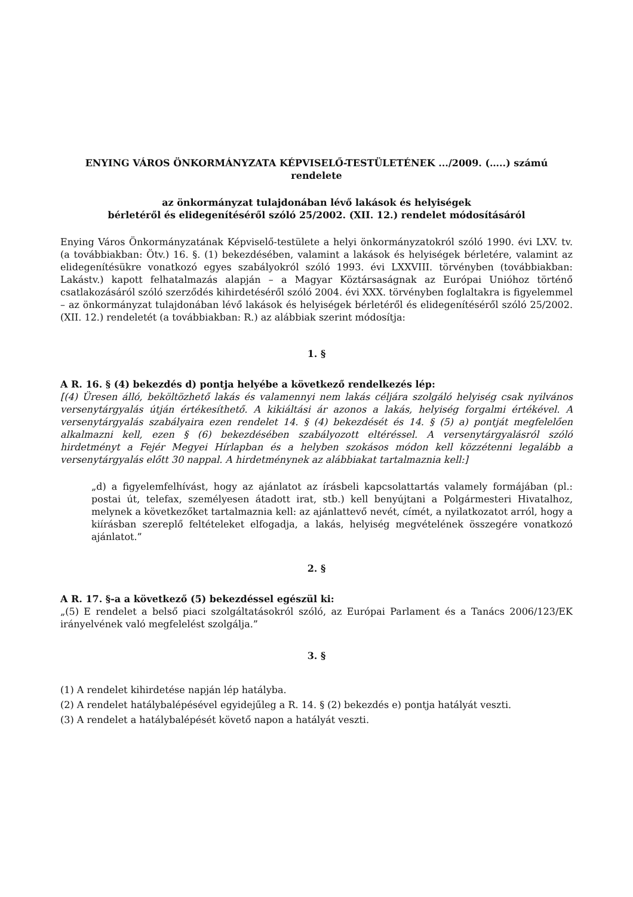ENYING VÁROS ÖNKORMÁNYZATA KÉPVISELŐ-TESTÜLETÉNEK .../2009. (…..) számú rendelete
az önkormányzat tulajdonában lévő lakások és helyiségek
bérletéről és elidegenítéséről szóló 25/2002. (XII. 12.) rendelet módosításáról
Enying Város Önkormányzatának Képviselő-testülete a helyi önkormányzatokról szóló 1990. évi LXV. tv. (a továbbiakban: Ötv.) 16. §. (1) bekezdésében, valamint a lakások és helyiségek bérletére, valamint az elidegenítésükre vonatkozó egyes szabályokról szóló 1993. évi LXXVIII. törvényben (továbbiakban: Lakástv.) kapott felhatalmazás alapján – a Magyar Köztársaságnak az Európai Unióhoz történő csatlakozásáról szóló szerződés kihirdetéséről szóló 2004. évi XXX. törvényben foglaltakra is figyelemmel – az önkormányzat tulajdonában lévő lakások és helyiségek bérletéről és elidegenítéséről szóló 25/2002. (XII. 12.) rendeletét (a továbbiakban: R.) az alábbiak szerint módosítja:
1. §
A R. 16. § (4) bekezdés d) pontja helyébe a következő rendelkezés lép:
[(4) Üresen álló, beköltözhető lakás és valamennyi nem lakás céljára szolgáló helyiség csak nyilvános versenytárgyalás útján értékesíthető. A kikiáltási ár azonos a lakás, helyiség forgalmi értékével. A versenytárgyalás szabályaira ezen rendelet 14. § (4) bekezdését és 14. § (5) a) pontját megfelelően alkalmazni kell, ezen § (6) bekezdésében szabályozott eltéréssel. A versenytárgyalásról szóló hirdetményt a Fejér Megyei Hírlapban és a helyben szokásos módon kell közzétenni legalább a versenytárgyalás előtt 30 nappal. A hirdetménynek az alábbiakat tartalmaznia kell:]
„d) a figyelemfelhívást, hogy az ajánlatot az írásbeli kapcsolattartás valamely formájában (pl.: postai út, telefax, személyesen átadott irat, stb.) kell benyújtani a Polgármesteri Hivatalhoz, melynek a következőket tartalmaznia kell: az ajánlattevő nevét, címét, a nyilatkozatot arról, hogy a kiírásban szereplő feltételeket elfogadja, a lakás, helyiség megvételének összegére vonatkozó ajánlatot.”
2. §
A R. 17. §-a a következő (5) bekezdéssel egészül ki:
„(5) E rendelet a belső piaci szolgáltatásokról szóló, az Európai Parlament és a Tanács 2006/123/EK irányelvének való megfelelést szolgálja.”
3. §
(1) A rendelet kihirdetése napján lép hatályba.
(2) A rendelet hatálybalépésével egyidejűleg a R. 14. § (2) bekezdés e) pontja hatályát veszti.
(3) A rendelet a hatálybalépését követő napon a hatályát veszti.